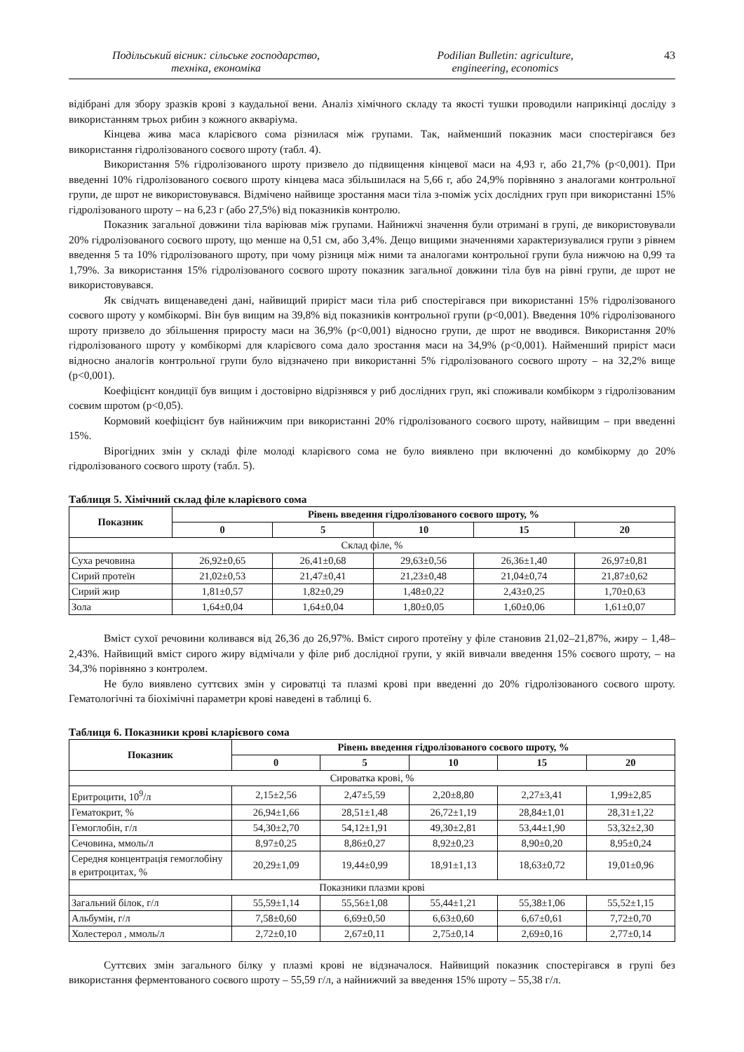Подільський вісник: сільське господарство,
техніка, економіка
Podilian Bulletin: agriculture,
engineering, economics
43
відібрані для збору зразків крові з каудальної вени. Аналіз хімічного складу та якості тушки проводили напри­кінці досліду з використанням трьох рибин з кожного акваріума.
Кінцева жива маса кларієвого сома різнилася між групами. Так, найменший показник маси спостерігався без використання гідролізованого соєвого шроту (табл. 4).
Використання 5% гідролізованого шроту призвело до підвищення кінцевої маси на 4,93 г, або 21,7% (p<0,001). При введенні 10% гідролізованого соєвого шроту кінцева маса збільшилася на 5,66 г, або 24,9% порів­няно з аналогами контрольної групи, де шрот не використовувався. Відмічено найвище зростання маси тіла з-по­між усіх дослідних груп при використанні 15% гідролізованого шроту – на 6,23 г (або 27,5%) від показників контролю.
Показник загальної довжини тіла варіював між групами. Найнижчі значення були отримані в групі, де використовували 20% гідролізованого соєвого шроту, що менше на 0,51 см, або 3,4%. Дещо вищими значеннями характеризувалися групи з рівнем введення 5 та 10% гідролізованого шроту, при чому різниця між ними та ана­логами контрольної групи була нижчою на 0,99 та 1,79%. За використання 15% гідролізованого соєвого шроту показник загальної довжини тіла був на рівні групи, де шрот не використовувався.
Як свідчать вищенаведені дані, найвищий приріст маси тіла риб спостерігався при використанні 15% гід­ролізованого соєвого шроту у комбікормі. Він був вищим на 39,8% від показників контрольної групи (p<0,001). Введення 10% гідролізованого шроту призвело до збільшення приросту маси на 36,9% (p<0,001) відносно групи, де шрот не вводився. Використання 20% гідролізованого шроту у комбікормі для кларієвого сома дало зростання маси на 34,9% (p<0,001). Найменший приріст маси відносно аналогів контрольної групи було відзначено при використанні 5% гідролізованого соєвого шроту – на 32,2% вище (p<0,001).
Коефіцієнт кондиції був вищим і достовірно відрізнявся у риб дослідних груп, які споживали комбікорм з гідролізованим соєвим шротом (p<0,05).
Кормовий коефіцієнт був найнижчим при використанні 20% гідролізованого соєвого шроту, найвищим – при введенні 15%.
Вірогідних змін у складі філе молоді кларієвого сома не було виявлено при включенні до комбікорму до 20% гідролізованого соєвого шроту (табл. 5).
Таблиця 5. Хімічний склад філе кларієвого сома
| Показник | Рівень введення гідролізованого соєвого шроту, % | | | | |
| --- | --- | --- | --- | --- | --- |
| | 0 | 5 | 10 | 15 | 20 |
| Склад філе, % | | | | | |
| Суха речовина | 26,92±0,65 | 26,41±0,68 | 29,63±0,56 | 26,36±1,40 | 26,97±0,81 |
| Сирий протеїн | 21,02±0,53 | 21,47±0,41 | 21,23±0,48 | 21,04±0,74 | 21,87±0,62 |
| Сирий жир | 1,81±0,57 | 1,82±0,29 | 1,48±0,22 | 2,43±0,25 | 1,70±0,63 |
| Зола | 1,64±0,04 | 1,64±0,04 | 1,80±0,05 | 1,60±0,06 | 1,61±0,07 |
Вміст сухої речовини коливався від 26,36 до 26,97%. Вміст сирого протеїну у філе становив 21,02–21,87%, жиру – 1,48–2,43%. Найвищий вміст сирого жиру відмічали у філе риб дослідної групи, у якій вивчали введення 15% соєвого шроту, – на 34,3% порівняно з контролем.
Не було виявлено суттєвих змін у сироватці та плазмі крові при введенні до 20% гідролізованого соєвого шроту. Гематологічні та біохімічні параметри крові наведені в таблиці 6.
Таблиця 6. Показники крові кларієвого сома
| Показник | Рівень введення гідролізованого соєвого шроту, % | | | | |
| --- | --- | --- | --- | --- | --- |
| | 0 | 5 | 10 | 15 | 20 |
| Сироватка крові, % | | | | | |
| Еритроцити, 10<sup>9</sup>/л | 2,15±2,56 | 2,47±5,59 | 2,20±8,80 | 2,27±3,41 | 1,99±2,85 |
| Гематокрит, % | 26,94±1,66 | 28,51±1,48 | 26,72±1,19 | 28,84±1,01 | 28,31±1,22 |
| Гемоглобін, г/л | 54,30±2,70 | 54,12±1,91 | 49,30±2,81 | 53,44±1,90 | 53,32±2,30 |
| Сечовина, ммоль/л | 8,97±0,25 | 8,86±0,27 | 8,92±0,23 | 8,90±0,20 | 8,95±0,24 |
| Середня концентрація гемоглобіну в еритроцитах, % | 20,29±1,09 | 19,44±0,99 | 18,91±1,13 | 18,63±0,72 | 19,01±0,96 |
| Показники плазми крові | | | | | |
| Загальний білок, г/л | 55,59±1,14 | 55,56±1,08 | 55,44±1,21 | 55,38±1,06 | 55,52±1,15 |
| Альбумін, г/л | 7,58±0,60 | 6,69±0,50 | 6,63±0,60 | 6,67±0,61 | 7,72±0,70 |
| Холестерол , ммоль/л | 2,72±0,10 | 2,67±0,11 | 2,75±0,14 | 2,69±0,16 | 2,77±0,14 |
Суттєвих змін загального білку у плазмі крові не відзначалося. Найвищий показник спостерігався в групі без використання ферментованого соєвого шроту – 55,59 г/л, а найнижчий за введення 15% шроту – 55,38 г/л.